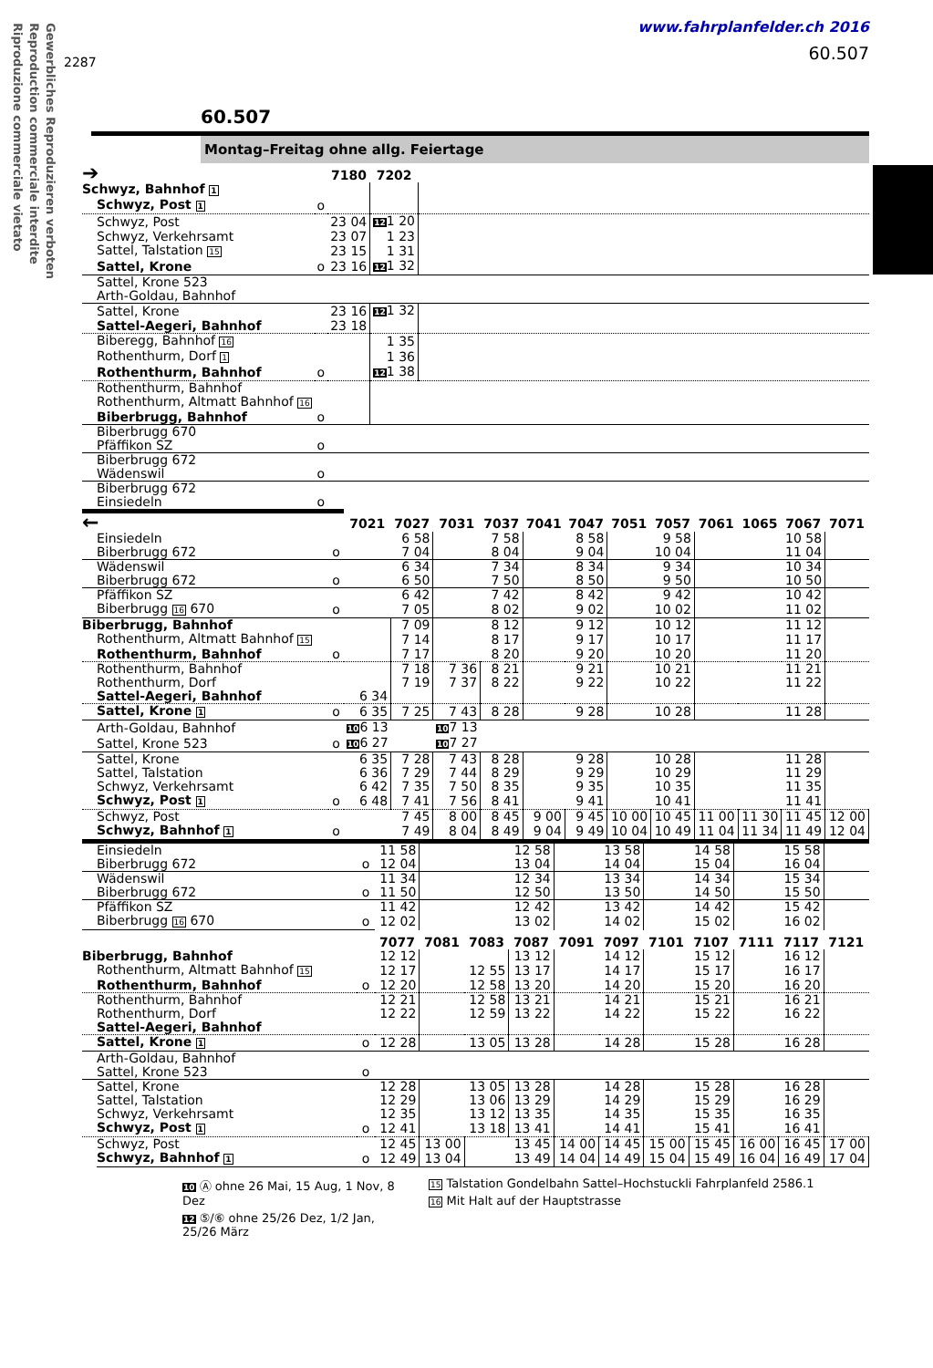Gewerbliches Reproduzieren verboten
Reproduction commerciale interdite
Riproduzione commerciale vietato
2287
www.fahrplanfelder.ch 2016
60.507
60.507
Montag–Freitag ohne allg. Feiertage
| ➔ | | 7180 | 7202 | |
| Schwyz, Bahnhof 1 | | | | |
| Schwyz, Post 1 | o | | | |
| Schwyz, Post | | 23 04 | 12 1 20 | |
| Schwyz, Verkehrsamt | | 23 07 | 1 23 | |
| Sattel, Talstation 15 | | 23 15 | 1 31 | |
| Sattel, Krone | o | 23 16 | 12 1 32 | |
| Sattel, Krone 523 | | | | |
| Arth-Goldau, Bahnhof | | | | |
| Sattel, Krone | | 23 16 | 12 1 32 | |
| Sattel-Aegeri, Bahnhof | | 23 18 | | |
| Biberegg, Bahnhof 16 | | | 1 35 | |
| Rothenthurm, Dorf 1 | | | 1 36 | |
| Rothenthurm, Bahnhof | o | | 12 1 38 | |
| Rothenthurm, Bahnhof | | | | |
| Rothenthurm, Altmatt Bahnhof 16 | | | | |
| Biberbrugg, Bahnhof | o | | | |
| Biberbrugg 670 | | | | |
| Pfäffikon SZ | o | | | |
| Biberbrugg 672 | | | | |
| Wädenswil | o | | | |
| Biberbrugg 672 | | | | |
| Einsiedeln | o | | | |
| ← | | 7021 | 7027 | 7031 | 7037 | 7041 | 7047 | 7051 | 7057 | 7061 | 1065 | 7067 | 7071 |
| Einsiedeln | | | 6 58 | | 7 58 | | 8 58 | | 9 58 | | | 10 58 | |
| Biberbrugg 672 | o | | 7 04 | | 8 04 | | 9 04 | | 10 04 | | | 11 04 | |
| Wädenswil | | | 6 34 | | 7 34 | | 8 34 | | 9 34 | | | 10 34 | |
| Biberbrugg 672 | o | | 6 50 | | 7 50 | | 8 50 | | 9 50 | | | 10 50 | |
| Pfäffikon SZ | | | 6 42 | | 7 42 | | 8 42 | | 9 42 | | | 10 42 | |
| Biberbrugg 16 670 | o | | 7 05 | | 8 02 | | 9 02 | | 10 02 | | | 11 02 | |
| Biberbrugg, Bahnhof | | | 7 09 | | 8 12 | | 9 12 | | 10 12 | | | 11 12 | |
| Rothenthurm, Altmatt Bahnhof 15 | | | 7 14 | | 8 17 | | 9 17 | | 10 17 | | | 11 17 | |
| Rothenthurm, Bahnhof | o | | 7 17 | | 8 20 | | 9 20 | | 10 20 | | | 11 20 | |
| Rothenthurm, Bahnhof | | | 7 18 | 7 36 | 8 21 | | 9 21 | | 10 21 | | | 11 21 | |
| Rothenthurm, Dorf | | | 7 19 | 7 37 | 8 22 | | 9 22 | | 10 22 | | | 11 22 | |
| Sattel-Aegeri, Bahnhof | | 6 34 | | | | | | | | | | | |
| Sattel, Krone 1 | o | 6 35 | 7 25 | 7 43 | 8 28 | | 9 28 | | 10 28 | | | 11 28 | |
| Arth-Goldau, Bahnhof | | 10 6 13 | | 10 7 13 | | | | | | | | | |
| Sattel, Krone 523 | o | 10 6 27 | | 10 7 27 | | | | | | | | | |
| Sattel, Krone | | 6 35 | 7 28 | 7 43 | 8 28 | | 9 28 | | 10 28 | | | 11 28 | |
| Sattel, Talstation | | 6 36 | 7 29 | 7 44 | 8 29 | | 9 29 | | 10 29 | | | 11 29 | |
| Schwyz, Verkehrsamt | | 6 42 | 7 35 | 7 50 | 8 35 | | 9 35 | | 10 35 | | | 11 35 | |
| Schwyz, Post 1 | o | 6 48 | 7 41 | 7 56 | 8 41 | | 9 41 | | 10 41 | | | 11 41 | |
| Schwyz, Post | | | 7 45 | 8 00 | 8 45 | 9 00 | 9 45 | 10 00 | 10 45 | 11 00 | 11 30 | 11 45 | 12 00 |
| Schwyz, Bahnhof 1 | o | | 7 49 | 8 04 | 8 49 | 9 04 | 9 49 | 10 04 | 10 49 | 11 04 | 11 34 | 11 49 | 12 04 |
| Einsiedeln | | 11 58 | | | 12 58 | | 13 58 | | 14 58 | | 15 58 | |
| Biberbrugg 672 | o | 12 04 | | | 13 04 | | 14 04 | | 15 04 | | 16 04 | |
| Wädenswil | | 11 34 | | | 12 34 | | 13 34 | | 14 34 | | 15 34 | |
| Biberbrugg 672 | o | 11 50 | | | 12 50 | | 13 50 | | 14 50 | | 15 50 | |
| Pfäffikon SZ | | 11 42 | | | 12 42 | | 13 42 | | 14 42 | | 15 42 | |
| Biberbrugg 16 670 | o | 12 02 | | | 13 02 | | 14 02 | | 15 02 | | 16 02 | |
| | | 7077 | 7081 | 7083 | 7087 | 7091 | 7097 | 7101 | 7107 | 7111 | 7117 | 7121 |
| Biberbrugg, Bahnhof | | 12 12 | | | 13 12 | | 14 12 | | 15 12 | | 16 12 | |
| Rothenthurm, Altmatt Bahnhof 15 | | 12 17 | | 12 55 | 13 17 | | 14 17 | | 15 17 | | 16 17 | |
| Rothenthurm, Bahnhof | o | 12 20 | | 12 58 | 13 20 | | 14 20 | | 15 20 | | 16 20 | |
| Rothenthurm, Bahnhof | | 12 21 | | 12 58 | 13 21 | | 14 21 | | 15 21 | | 16 21 | |
| Rothenthurm, Dorf | | 12 22 | | 12 59 | 13 22 | | 14 22 | | 15 22 | | 16 22 | |
| Sattel-Aegeri, Bahnhof | | | | | | | | | | | | |
| Sattel, Krone 1 | o | 12 28 | | 13 05 | 13 28 | | 14 28 | | 15 28 | | 16 28 | |
| Arth-Goldau, Bahnhof | | | | | | | | | | | | |
| Sattel, Krone 523 | o | | | | | | | | | | | |
| Sattel, Krone | | 12 28 | | 13 05 | 13 28 | | 14 28 | | 15 28 | | 16 28 | |
| Sattel, Talstation | | 12 29 | | 13 06 | 13 29 | | 14 29 | | 15 29 | | 16 29 | |
| Schwyz, Verkehrsamt | | 12 35 | | 13 12 | 13 35 | | 14 35 | | 15 35 | | 16 35 | |
| Schwyz, Post 1 | o | 12 41 | | 13 18 | 13 41 | | 14 41 | | 15 41 | | 16 41 | |
| Schwyz, Post | | 12 45 | 13 00 | | 13 45 | 14 00 | 14 45 | 15 00 | 15 45 | 16 00 | 16 45 | 17 00 |
| Schwyz, Bahnhof 1 | o | 12 49 | 13 04 | | 13 49 | 14 04 | 14 49 | 15 04 | 15 49 | 16 04 | 16 49 | 17 04 |
10 Ⓐ ohne 26 Mai, 15 Aug, 1 Nov, 8 Dez
12 ⑤/⑥ ohne 25/26 Dez, 1/2 Jan, 25/26 März
15 Talstation Gondelbahn Sattel–Hochstuckli Fahrplanfeld 2586.1
16 Mit Halt auf der Hauptstrasse